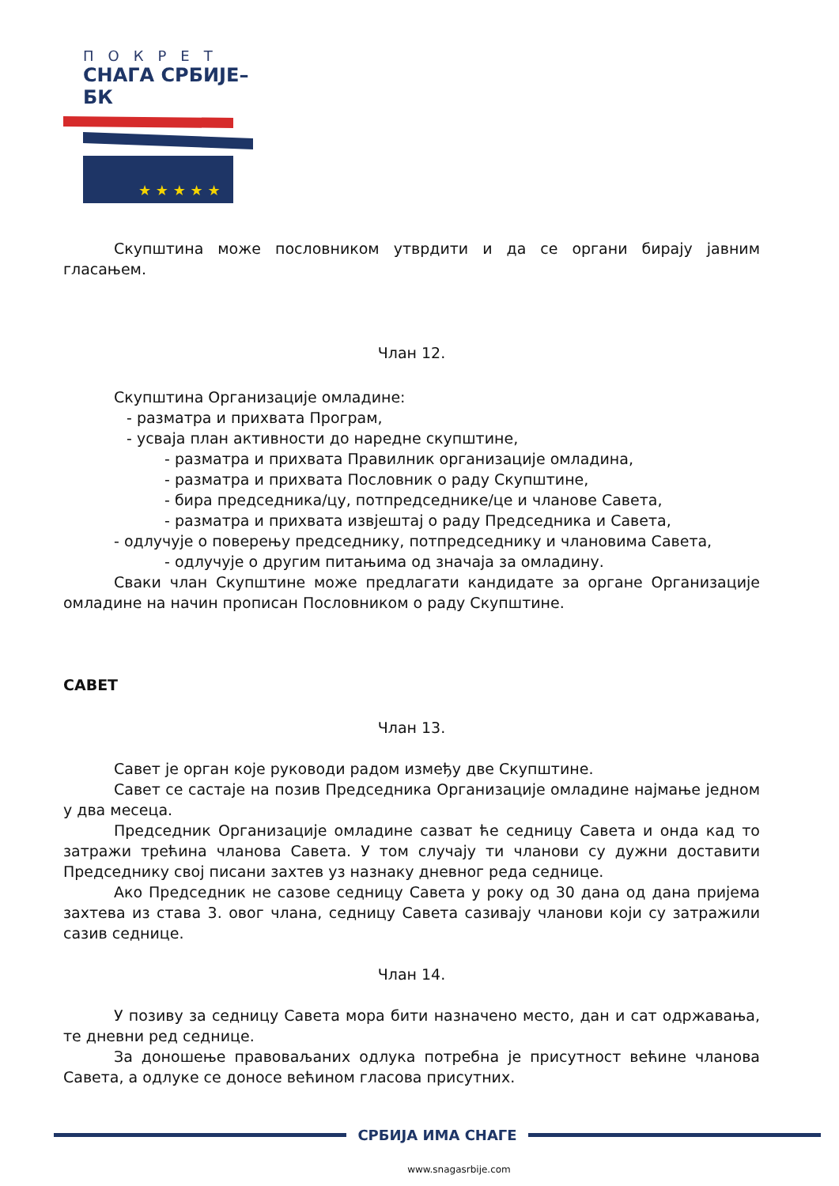ПОКРЕТ
СНАГА СРБИЈЕ–БК
★ ★ ★ ★ ★
Скупштина може пословником утврдити и да се органи бирају јавним гласањем.
Члан 12.
Скупштина Организације омладине:
- разматра и прихвата Програм,
- усваја план активности до наредне скупштине,
- разматра и прихвата Правилник организације омладина,
- разматра и прихвата Пословник о раду Скупштине,
- бира председника/цу, потпредседнике/це и чланове Савета,
- разматра и прихвата извјештај о раду Председника и Савета,
- одлучује о поверењу председнику, потпредседнику и члановима Савета,
- одлучује о другим питањима од значаја за омладину.
Сваки члан Скупштине може предлагати кандидате за органе Организације омладине на начин прописан Пословником о раду Скупштине.
САВЕТ
Члан 13.
Савет је орган које руководи радом између две Скупштине.
Савет се састаје на позив Председника Организације омладине најмање једном у два месеца.
Председник Организације омладине сазват ће седницу Савета и онда кад то затражи трећина чланова Савета. У том случају ти чланови су дужни доставити Председнику свој писани захтев уз назнаку дневног реда седнице.
Ако Председник не сазове седницу Савета у року од 30 дана од дана пријема захтева из става 3. овог члана, седницу Савета сазивају чланови који су затражили сазив седнице.
Члан 14.
У позиву за седницу Савета мора бити назначено место, дан и сат одржавања, те дневни ред седнице.
За доношење правоваљаних одлука потребна је присутност већине чланова Савета, а одлуке се доносе већином гласова присутних.
СРБИЈА ИМА СНАГЕ
www.snagasrbije.com